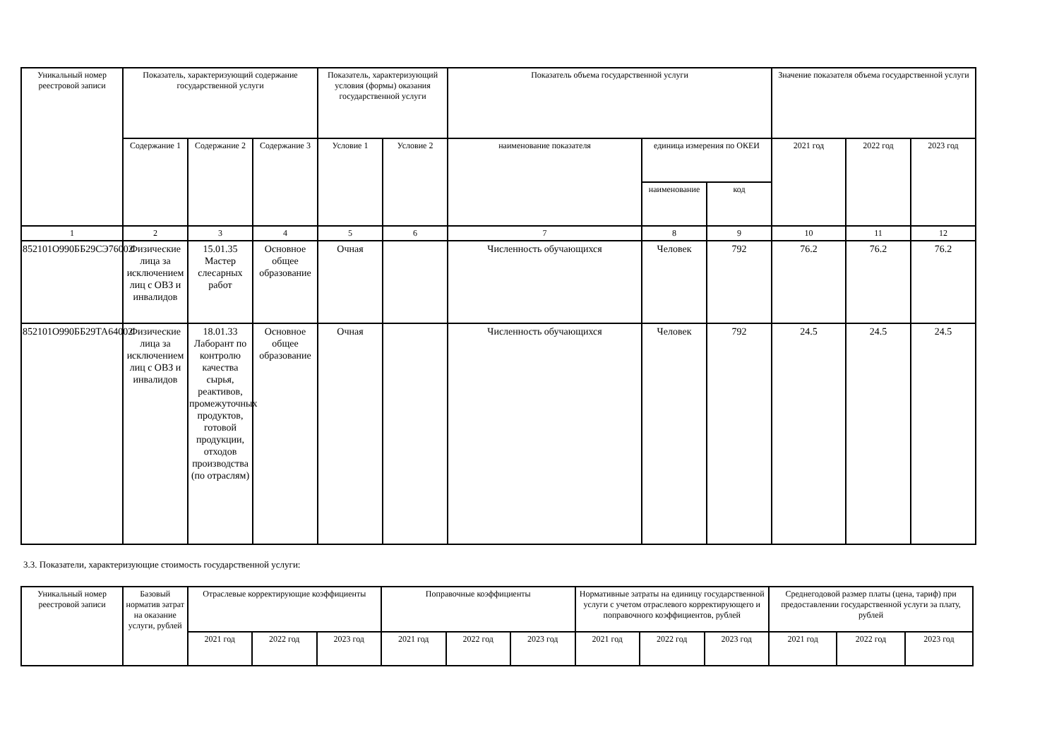| Уникальный номер реестровой записи | Показатель, характеризующий содержание государственной услуги | | | Показатель, характеризующий условия (формы) оказания государственной услуги | | Показатель объема государственной услуги | | | Значение показателя объема государственной услуги | | |
| --- | --- | --- | --- | --- | --- | --- | --- | --- | --- | --- | --- |
| | Содержание 1 | Содержание 2 | Содержание 3 | Условие 1 | Условие 2 | наименование показателя | единица измерения по ОКЕИ | | 2021 год | 2022 год | 2023 год |
| | | | | | | | наименование | код | | | |
| 1 | 2 | 3 | 4 | 5 | 6 | 7 | 8 | 9 | 10 | 11 | 12 |
| 852101О990ББ29СЭ76002 | Физические лица за исключением лиц с ОВЗ и инвалидов | 15.01.35 Мастер слесарных работ | Основное общее образование | Очная | | Численность обучающихся | Человек | 792 | 76.2 | 76.2 | 76.2 |
| 852101О990ББ29ТА64002 | Физические лица за исключением лиц с ОВЗ и инвалидов | 18.01.33 Лаборант по контролю качества сырья, реактивов, промежуточных продуктов, готовой продукции, отходов производства (по отраслям) | Основное общее образование | Очная | | Численность обучающихся | Человек | 792 | 24.5 | 24.5 | 24.5 |
3.3. Показатели, характеризующие стоимость государственной услуги:
| Уникальный номер реестровой записи | Базовый норматив затрат на оказание услуги, рублей | Отраслевые корректирующие коэффициенты | | | Поправочные коэффициенты | | | Нормативные затраты на единицу государственной услуги с учетом отраслевого корректирующего и поправочного коэффициентов, рублей | | | Среднегодовой размер платы (цена, тариф) при предоставлении государственной услуги за плату, рублей | | |
| --- | --- | --- | --- | --- | --- | --- | --- | --- | --- | --- | --- | --- | --- |
| | | 2021 год | 2022 год | 2023 год | 2021 год | 2022 год | 2023 год | 2021 год | 2022 год | 2023 год | 2021 год | 2022 год | 2023 год |